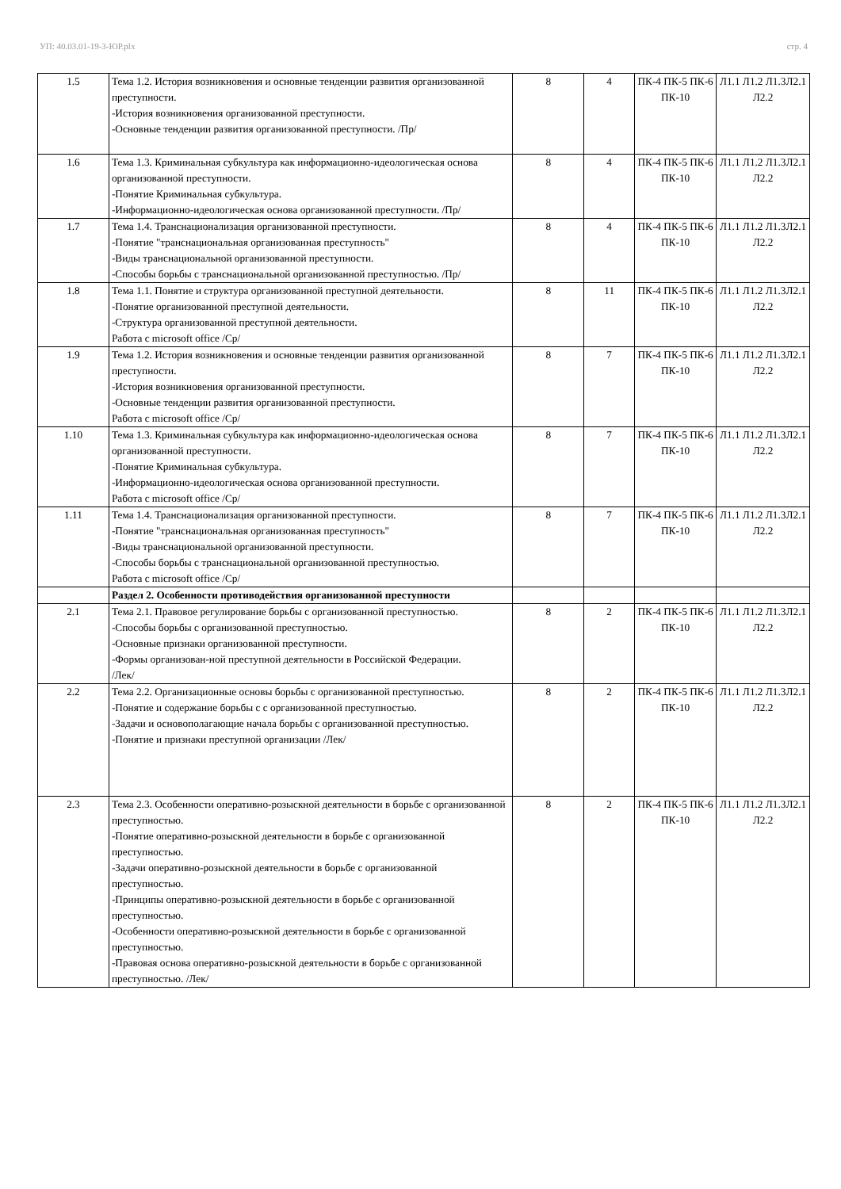УП: 40.03.01-19-3-ЮР.plx стр. 4
| 1.5 | Тема 1.2. История возникновения и основные тенденции развития организованной преступности. -История возникновения организованной преступности. -Основные тенденции развития организованной преступности. /Пр/ | 8 | 4 | ПК-4 ПК-5 ПК-6 ПК-10 | Л1.1 Л1.2 Л1.3Л2.1 Л2.2 |
| 1.6 | Тема 1.3. Криминальная субкультура как информационно-идеологическая основа организованной преступности. -Понятие Криминальная субкультура. -Информационно-идеологическая основа организованной преступности. /Пр/ | 8 | 4 | ПК-4 ПК-5 ПК-6 ПК-10 | Л1.1 Л1.2 Л1.3Л2.1 Л2.2 |
| 1.7 | Тема 1.4. Транснационализация организованной преступности. -Понятие "транснациональная организованная преступность" -Виды транснациональной организованной преступности. -Способы борьбы с транснациональной организованной преступностью. /Пр/ | 8 | 4 | ПК-4 ПК-5 ПК-6 ПК-10 | Л1.1 Л1.2 Л1.3Л2.1 Л2.2 |
| 1.8 | Тема 1.1. Понятие и структура организованной преступной деятельности. -Понятие организованной преступной деятельности. -Структура организованной преступной деятельности. Работа с microsoft office /Ср/ | 8 | 11 | ПК-4 ПК-5 ПК-6 ПК-10 | Л1.1 Л1.2 Л1.3Л2.1 Л2.2 |
| 1.9 | Тема 1.2. История возникновения и основные тенденции развития организованной преступности. -История возникновения организованной преступности. -Основные тенденции развития организованной преступности. Работа с microsoft office /Ср/ | 8 | 7 | ПК-4 ПК-5 ПК-6 ПК-10 | Л1.1 Л1.2 Л1.3Л2.1 Л2.2 |
| 1.10 | Тема 1.3. Криминальная субкультура как информационно-идеологическая основа организованной преступности. -Понятие Криминальная субкультура. -Информационно-идеологическая основа организованной преступности. Работа с microsoft office /Ср/ | 8 | 7 | ПК-4 ПК-5 ПК-6 ПК-10 | Л1.1 Л1.2 Л1.3Л2.1 Л2.2 |
| 1.11 | Тема 1.4. Транснационализация организованной преступности. -Понятие "транснациональная организованная преступность" -Виды транснациональной организованной преступности. -Способы борьбы с транснациональной организованной преступностью. Работа с microsoft office /Ср/ | 8 | 7 | ПК-4 ПК-5 ПК-6 ПК-10 | Л1.1 Л1.2 Л1.3Л2.1 Л2.2 |
| | Раздел 2. Особенности противодействия организованной преступности | | | | |
| 2.1 | Тема 2.1. Правовое регулирование борьбы с организованной преступностью. -Способы борьбы с организованной преступностью. -Основные признаки организованной преступности. -Формы организован-ной преступной деятельности в Российской Федерации. /Лек/ | 8 | 2 | ПК-4 ПК-5 ПК-6 ПК-10 | Л1.1 Л1.2 Л1.3Л2.1 Л2.2 |
| 2.2 | Тема 2.2. Организационные основы борьбы с организованной преступностью. -Понятие и содержание борьбы с с организованной преступностью. -Задачи и основополагающие начала борьбы с организованной преступностью. -Понятие и признаки преступной организации /Лек/ | 8 | 2 | ПК-4 ПК-5 ПК-6 ПК-10 | Л1.1 Л1.2 Л1.3Л2.1 Л2.2 |
| 2.3 | Тема 2.3. Особенности оперативно-розыскной деятельности в борьбе с организованной преступностью. -Понятие оперативно-розыскной деятельности в борьбе с организованной преступностью. -Задачи оперативно-розыскной деятельности в борьбе с организованной преступностью. -Принципы оперативно-розыскной деятельности в борьбе с организованной преступностью. -Особенности оперативно-розыскной деятельности в борьбе с организованной преступностью. -Правовая основа оперативно-розыскной деятельности в борьбе с организованной преступностью. /Лек/ | 8 | 2 | ПК-4 ПК-5 ПК-6 ПК-10 | Л1.1 Л1.2 Л1.3Л2.1 Л2.2 |